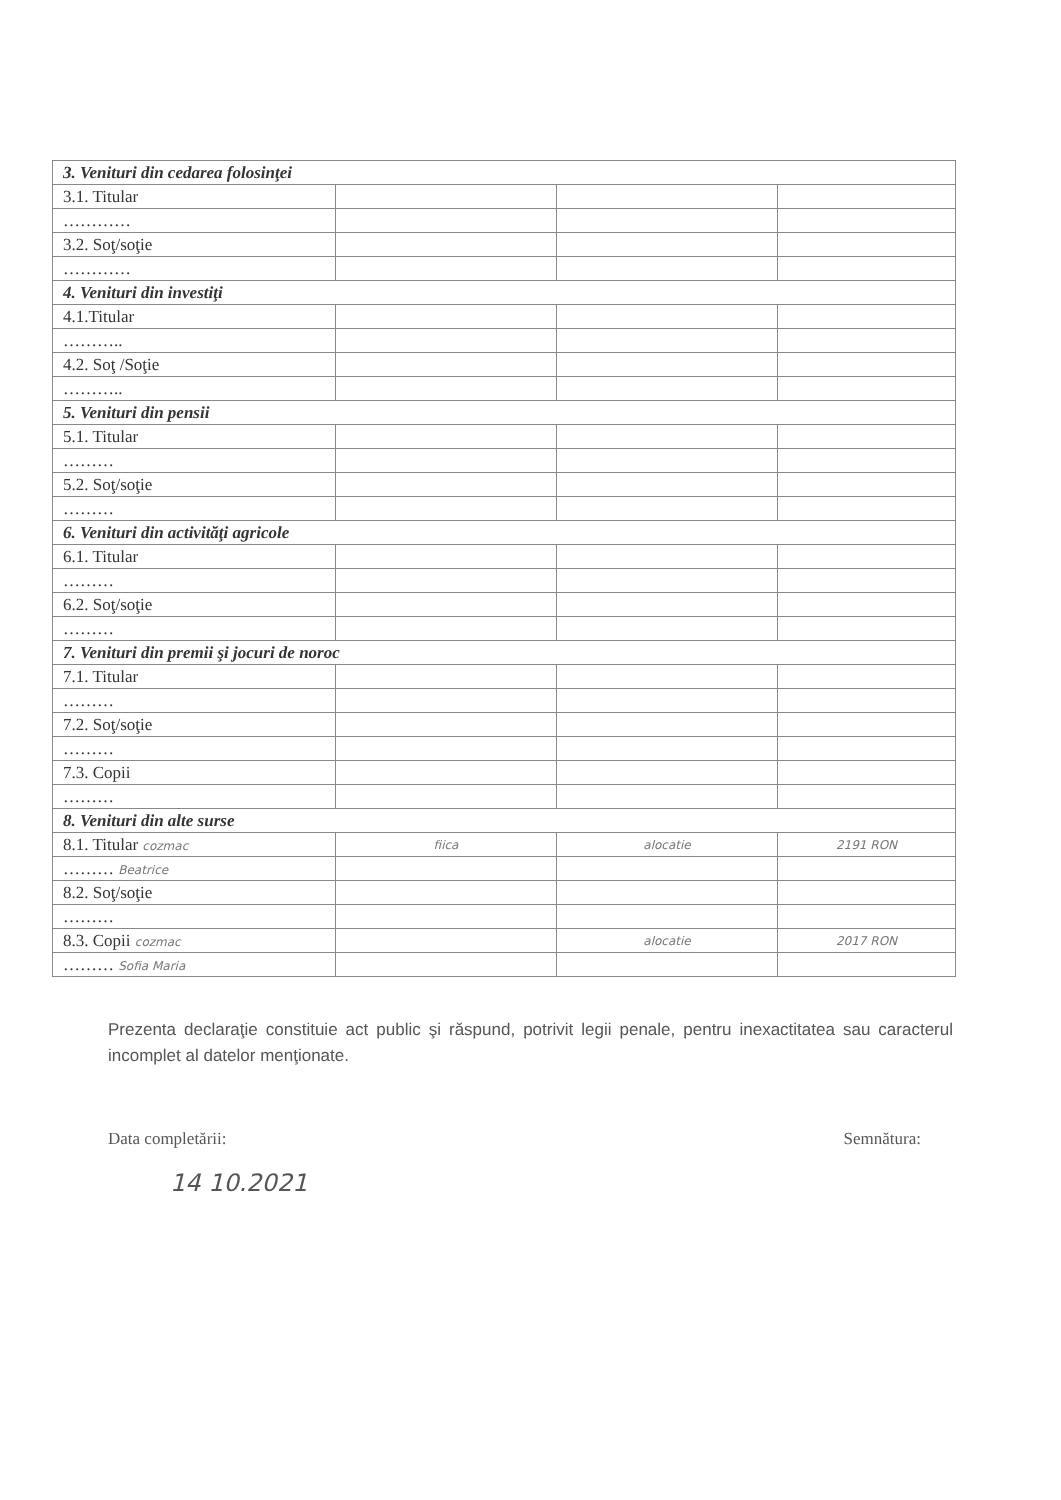| 3. Venituri din cedarea folosinţei | | | |
| 3.1. Titular | | | |
| ………… | | | |
| 3.2. Soţ/soţie | | | |
| ………… | | | |
| 4. Venituri din investiţi | | | |
| 4.1.Titular | | | |
| ……….. | | | |
| 4.2. Soţ /Soţie | | | |
| ……….. | | | |
| 5. Venituri din pensii | | | |
| 5.1. Titular | | | |
| ……… | | | |
| 5.2. Soţ/soţie | | | |
| ……… | | | |
| 6. Venituri din activităţi agricole | | | |
| 6.1. Titular | | | |
| ……… | | | |
| 6.2. Soţ/soţie | | | |
| ……… | | | |
| 7. Venituri din premii şi jocuri de noroc | | | |
| 7.1. Titular | | | |
| ……… | | | |
| 7.2. Soţ/soţie | | | |
| ……… | | | |
| 7.3. Copii | | | |
| ……… | | | |
| 8. Venituri din alte surse | | | |
| 8.1. Titular cozmac | fiica | alocatie | 2191 RON |
| ……… Beatrice | | | |
| 8.2. Soţ/soţie | | | |
| ……… | | | |
| 8.3. Copii cozmac | | alocatie | 2017 RON |
| ……… Sofia Maria | | | |
Prezenta declaraţie constituie act public şi răspund, potrivit legii penale, pentru inexactitatea sau caracterul incomplet al datelor menţionate.
Data completării: Semnătura:
14 10.2021